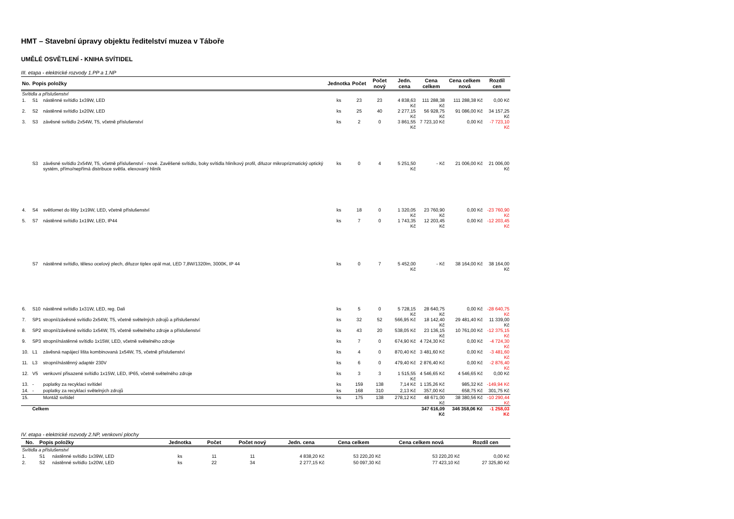HMT – Stavební úpravy objektu ředitelství muzea v Táboře
UMĚLÉ OSVĚTLENÍ - KNIHA SVÍTIDEL
III. etapa - elektrické rozvody 1.PP a 1.NP
| No. | Popis položky | | Jednotka | Počet | Počet nový | Jedn. cena | Cena celkem | Cena celkem nová | Rozdíl cen |
| --- | --- | --- | --- | --- | --- | --- | --- | --- | --- |
| Svítidla a příslušenství | | | | | | | | | |
| 1. | S1 | nástěnné svítidlo 1x39W, LED | ks | 23 | 23 | 4 838,63 Kč | 111 288,38 Kč | 111 288,38 Kč | 0,00 Kč |
| 2. | S2 | nástěnné svítidlo 1x20W, LED | ks | 25 | 40 | 2 277,15 Kč | 56 928,75 Kč | 91 086,00 Kč | 34 157,25 Kč |
| 3. | S3 | závěsné svítidlo 2x54W, T5, včetně příslušenství | ks | 2 | 0 | 3 861,55 Kč | 7 723,10 Kč | 0,00 Kč | -7 723,10 Kč |
| | S3 | závěsné svítidlo 2x54W, T5, včetně příslušenství - nové. Zavěšené svítidlo, boky svítidla hliníkový profil, difuzor mikroprizmatický optický systém, přímo/nepřímá distribuce světla. elexovaný hliník | ks | 0 | 4 | 5 251,50 Kč | - Kč | 21 006,00 Kč | 21 006,00 Kč |
| 4. | S4 | světlomet do lišty 1x19W, LED, včetně příslušenství | ks | 18 | 0 | 1 320,05 Kč | 23 760,90 Kč | 0,00 Kč | -23 760,90 Kč |
| 5. | S7 | nástěnné svítidlo 1x19W, LED, IP44 | ks | 7 | 0 | 1 743,35 Kč | 12 203,45 Kč | 0,00 Kč | -12 203,45 Kč |
| | S7 | nástěnné svítidlo, těleso ocelový plech, difuzor tiplex opál mat, LED 7,8W/1320lm, 3000K, IP 44 | ks | 0 | 7 | 5 452,00 Kč | - Kč | 38 164,00 Kč | 38 164,00 Kč |
| 6. | S10 | nástěnné svítidlo 1x31W, LED, reg. Dali | ks | 5 | 0 | 5 728,15 Kč | 28 640,75 Kč | 0,00 Kč | -28 640,75 Kč |
| 7. | SP1 | stropní/závěsné svítidlo 2x54W, T5, včetně světelných zdrojů a příslušenství | ks | 32 | 52 | 566,95 Kč | 18 142,40 Kč | 29 481,40 Kč | 11 339,00 Kč |
| 8. | SP2 | stropní/závěsné svítidlo 1x54W, T5, včetně světelného zdroje a příslušenství | ks | 43 | 20 | 538,05 Kč | 23 136,15 Kč | 10 761,00 Kč | -12 375,15 Kč |
| 9. | SP3 | stropní/nástěnné svítidlo 1x15W, LED, včetně světelného zdroje | ks | 7 | 0 | 674,90 Kč | 4 724,30 Kč | 0,00 Kč | -4 724,30 Kč |
| 10. | L1 | závěsná napájecí lišta kombinovaná 1x54W, T5, včetně příslušenství | ks | 4 | 0 | 870,40 Kč | 3 481,60 Kč | 0,00 Kč | -3 481,60 Kč |
| 11. | L3 | stropní/nástěnný adaptér 230V | ks | 6 | 0 | 479,40 Kč | 2 876,40 Kč | 0,00 Kč | -2 876,40 Kč |
| 12. | V5 | venkovní přisazené svítidlo 1x15W, LED, IP65, včetně světelného zdroje | ks | 3 | 3 | 1 515,55 Kč | 4 546,65 Kč | 4 546,65 Kč | 0,00 Kč |
| 13. | - | poplatky za recyklaci svítidel | ks | 159 | 138 | 7,14 Kč | 1 135,26 Kč | 985,32 Kč | -149,94 Kč |
| 14. | - | poplatky za recyklaci světelných zdrojů | ks | 168 | 310 | 2,13 Kč | 357,00 Kč | 658,75 Kč | 301,75 Kč |
| 15. | | Montáž svítidel | ks | 175 | 138 | 278,12 Kč | 48 671,00 Kč | 38 380,56 Kč | -10 290,44 Kč |
| | Celkem | | | | | | 347 616,09 Kč | 346 358,06 Kč | -1 258,03 Kč |
IV. etapa - elektrické rozvody 2.NP, venkovní plochy
| No. | Popis položky | | Jednotka | Počet | Počet nový | Jedn. cena | Cena celkem | Cena celkem nová | Rozdíl cen |
| --- | --- | --- | --- | --- | --- | --- | --- | --- | --- |
| Svítidla a příslušenství | | | | | | | | | |
| 1. | S1 | nástěnné svítidlo 1x39W, LED | ks | 11 | 11 | 4 838,20 Kč | 53 220,20 Kč | 53 220,20 Kč | 0,00 Kč |
| 2. | S2 | nástěnné svítidlo 1x20W, LED | ks | 22 | 34 | 2 277,15 Kč | 50 097,30 Kč | 77 423,10 Kč | 27 325,80 Kč |